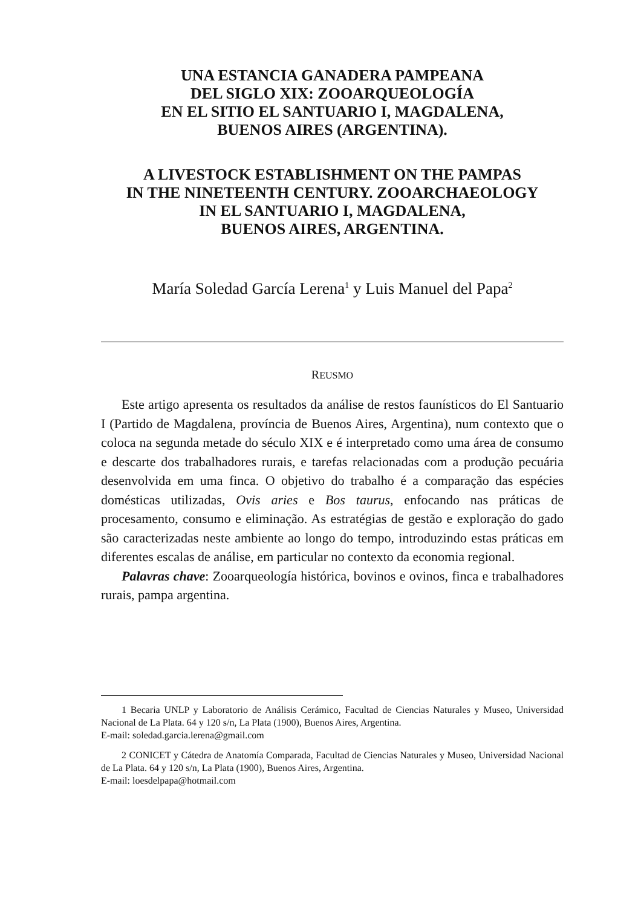UNA ESTANCIA GANADERA PAMPEANA
DEL SIGLO XIX: ZOOARQUEOLOGÍA
EN EL SITIO EL SANTUARIO I, MAGDALENA,
BUENOS AIRES (ARGENTINA).
A LIVESTOCK ESTABLISHMENT ON THE PAMPAS
IN THE NINETEENTH CENTURY. ZOOARCHAEOLOGY
IN EL SANTUARIO I, MAGDALENA,
BUENOS AIRES, ARGENTINA.
María Soledad García Lerena<sup>1</sup> y Luis Manuel del Papa<sup>2</sup>
REUSMO
Este artigo apresenta os resultados da análise de restos faunísticos do El Santuario I (Partido de Magdalena, província de Buenos Aires, Argentina), num contexto que o coloca na segunda metade do século XIX e é interpretado como uma área de consumo e descarte dos trabalhadores rurais, e tarefas relacionadas com a produção pecuária desenvolvida em uma finca. O objetivo do trabalho é a comparação das espécies domésticas utilizadas, Ovis aries e Bos taurus, enfocando nas práticas de procesamento, consumo e eliminação. As estratégias de gestão e exploração do gado são caracterizadas neste ambiente ao longo do tempo, introduzindo estas práticas em diferentes escalas de análise, em particular no contexto da economia regional.
Palavras chave: Zooarqueología histórica, bovinos e ovinos, finca e trabalhadores rurais, pampa argentina.
1 Becaria UNLP y Laboratorio de Análisis Cerámico, Facultad de Ciencias Naturales y Museo, Universidad Nacional de La Plata. 64 y 120 s/n, La Plata (1900), Buenos Aires, Argentina.
E-mail: soledad.garcia.lerena@gmail.com
2 CONICET y Cátedra de Anatomía Comparada, Facultad de Ciencias Naturales y Museo, Universidad Nacional de La Plata. 64 y 120 s/n, La Plata (1900), Buenos Aires, Argentina.
E-mail: loesdelpapa@hotmail.com